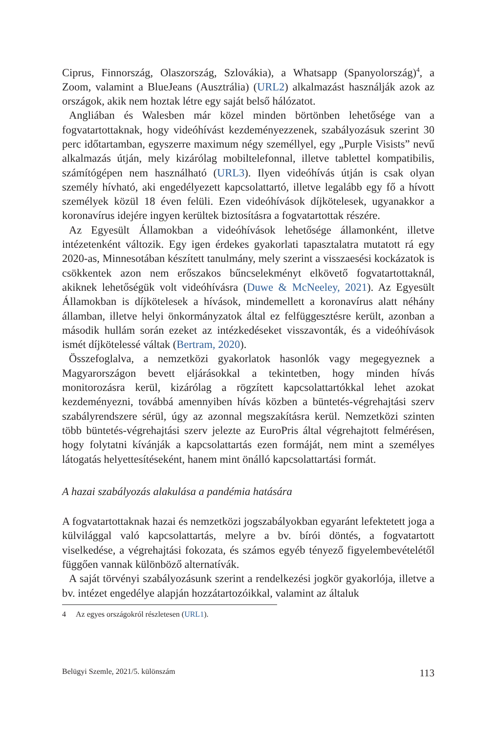Ciprus, Finnország, Olaszország, Szlovákia), a Whatsapp (Spanyolország)<sup>4</sup>, a Zoom, valamint a BlueJeans (Ausztrália) (URL2) alkalmazást használják azok az országok, akik nem hoztak létre egy saját belső hálózatot.
Angliában és Walesben már közel minden börtönben lehetősége van a fogvatartottaknak, hogy videóhívást kezdeményezzenek, szabályozásuk szerint 30 perc időtartamban, egyszerre maximum négy személlyel, egy „Purple Visists” nevű alkalmazás útján, mely kizárólag mobiltelefonnal, illetve tablettel kompatibilis, számítógépen nem használható (URL3). Ilyen videóhívás útján is csak olyan személy hívható, aki engedélyezett kapcsolattartó, illetve legalább egy fő a hívott személyek közül 18 éven felüli. Ezen videóhívások díjkötelesek, ugyanakkor a koronavírus idejére ingyen kerültek biztosításra a fogvatartottak részére.
Az Egyesült Államokban a videóhívások lehetősége államonként, illetve intézetenként változik. Egy igen érdekes gyakorlati tapasztalatra mutatott rá egy 2020-as, Minnesotában készített tanulmány, mely szerint a visszaesési kockázatok is csökkentek azon nem erőszakos bűncselekményt elkövető fogvatartottaknál, akiknek lehetőségük volt videóhívásra (Duwe & McNeeley, 2021). Az Egyesült Államokban is díjkötelesek a hívások, mindemellett a koronavírus alatt néhány államban, illetve helyi önkormányzatok által ez felfüggesztésre került, azonban a második hullám során ezeket az intézkedéseket visszavonták, és a videóhívások ismét díjkötelessé váltak (Bertram, 2020).
Összefoglalva, a nemzetközi gyakorlatok hasonlók vagy megegyeznek a Magyarországon bevett eljárásokkal a tekintetben, hogy minden hívás monitorozásra kerül, kizárólag a rögzített kapcsolattartókkal lehet azokat kezdeményezni, továbbá amennyiben hívás közben a büntetés-végrehajtási szerv szabályrendszere sérül, úgy az azonnal megszakításra kerül. Nemzetközi szinten több büntetés-végrehajtási szerv jelezte az EuroPris által végrehajtott felmérésen, hogy folytatni kívánják a kapcsolattartás ezen formáját, nem mint a személyes látogatás helyettesítéseként, hanem mint önálló kapcsolattartási formát.
A hazai szabályozás alakulása a pandémia hatására
A fogvatartottaknak hazai és nemzetközi jogszabályokban egyaránt lefektetett joga a külvilággal való kapcsolattartás, melyre a bv. bírói döntés, a fogvatartott viselkedése, a végrehajtási fokozata, és számos egyéb tényező figyelembevételétől függően vannak különböző alternatívák.
A saját törvényi szabályozásunk szerint a rendelkezési jogkör gyakorlója, illetve a bv. intézet engedélye alapján hozzátartozóikkal, valamint az általuk
4 Az egyes országokról részletesen (URL1).
Belügyi Szemle, 2021/5. különszám 113